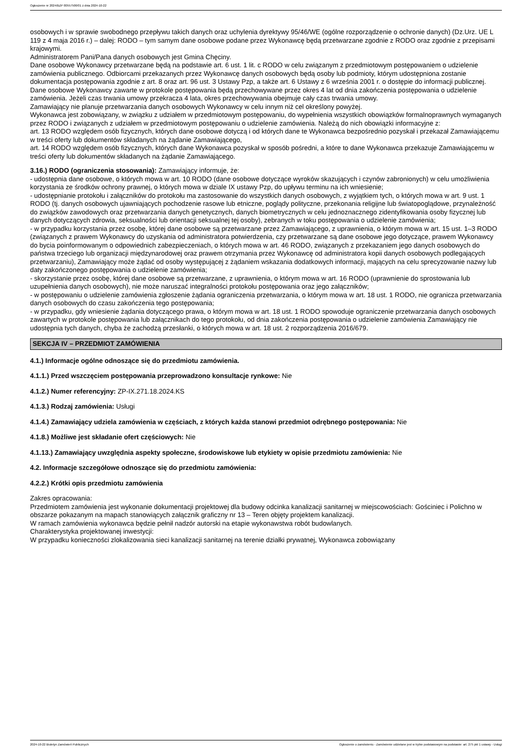Ogłoszenie nr 2024/BZP 00557506/01 z dnia 2024-10-22
osobowych i w sprawie swobodnego przepływu takich danych oraz uchylenia dyrektywy 95/46/WE (ogólne rozporządzenie o ochronie danych) (Dz.Urz. UE L 119 z 4 maja 2016 r.) – dalej: RODO – tym samym dane osobowe podane przez Wykonawcę będą przetwarzane zgodnie z RODO oraz zgodnie z przepisami krajowymi.
Administratorem Pani/Pana danych osobowych jest Gmina Chęciny.
Dane osobowe Wykonawcy przetwarzane będą na podstawie art. 6 ust. 1 lit. c RODO w celu związanym z przedmiotowym postępowaniem o udzielenie zamówienia publicznego. Odbiorcami przekazanych przez Wykonawcę danych osobowych będą osoby lub podmioty, którym udostępniona zostanie dokumentacja postępowania zgodnie z art. 8 oraz art. 96 ust. 3 Ustawy Pzp, a także art. 6 Ustawy z 6 września 2001 r. o dostępie do informacji publicznej.
Dane osobowe Wykonawcy zawarte w protokole postępowania będą przechowywane przez okres 4 lat od dnia zakończenia postępowania o udzielenie zamówienia. Jeżeli czas trwania umowy przekracza 4 lata, okres przechowywania obejmuje cały czas trwania umowy.
Zamawiający nie planuje przetwarzania danych osobowych Wykonawcy w celu innym niż cel określony powyżej.
Wykonawca jest zobowiązany, w związku z udziałem w przedmiotowym postępowaniu, do wypełnienia wszystkich obowiązków formalnoprawnych wymaganych przez RODO i związanych z udziałem w przedmiotowym postępowaniu o udzielenie zamówienia. Należą do nich obowiązki informacyjne z:
art. 13 RODO względem osób fizycznych, których dane osobowe dotyczą i od których dane te Wykonawca bezpośrednio pozyskał i przekazał Zamawiającemu w treści oferty lub dokumentów składanych na żądanie Zamawiającego,
art. 14 RODO względem osób fizycznych, których dane Wykonawca pozyskał w sposób pośredni, a które to dane Wykonawca przekazuje Zamawiającemu w treści oferty lub dokumentów składanych na żądanie Zamawiającego.
3.16.) RODO (ograniczenia stosowania): Zamawiający informuje, że:
- udostępnia dane osobowe, o których mowa w art. 10 RODO (dane osobowe dotyczące wyroków skazujących i czynów zabronionych) w celu umożliwienia korzystania ze środków ochrony prawnej, o których mowa w dziale IX ustawy Pzp, do upływu terminu na ich wniesienie;
- udostępnianie protokołu i załączników do protokołu ma zastosowanie do wszystkich danych osobowych, z wyjątkiem tych, o których mowa w art. 9 ust. 1 RODO (tj. danych osobowych ujawniających pochodzenie rasowe lub etniczne, poglądy polityczne, przekonania religijne lub światopoglądowe, przynależność do związków zawodowych oraz przetwarzania danych genetycznych, danych biometrycznych w celu jednoznacznego zidentyfikowania osoby fizycznej lub danych dotyczących zdrowia, seksualności lub orientacji seksualnej tej osoby), zebranych w toku postępowania o udzielenie zamówienia;
- w przypadku korzystania przez osobę, której dane osobowe są przetwarzane przez Zamawiającego, z uprawnienia, o którym mowa w art. 15 ust. 1–3 RODO (związanych z prawem Wykonawcy do uzyskania od administratora potwierdzenia, czy przetwarzane są dane osobowe jego dotyczące, prawem Wykonawcy do bycia poinformowanym o odpowiednich zabezpieczeniach, o których mowa w art. 46 RODO, związanych z przekazaniem jego danych osobowych do państwa trzeciego lub organizacji międzynarodowej oraz prawem otrzymania przez Wykonawcę od administratora kopii danych osobowych podlegających przetwarzaniu), Zamawiający może żądać od osoby występującej z żądaniem wskazania dodatkowych informacji, mających na celu sprecyzowanie nazwy lub daty zakończonego postępowania o udzielenie zamówienia;
- skorzystanie przez osobę, której dane osobowe są przetwarzane, z uprawnienia, o którym mowa w art. 16 RODO (uprawnienie do sprostowania lub uzupełnienia danych osobowych), nie może naruszać integralności protokołu postępowania oraz jego załączników;
- w postępowaniu o udzielenie zamówienia zgłoszenie żądania ograniczenia przetwarzania, o którym mowa w art. 18 ust. 1 RODO, nie ogranicza przetwarzania danych osobowych do czasu zakończenia tego postępowania;
- w przypadku, gdy wniesienie żądania dotyczącego prawa, o którym mowa w art. 18 ust. 1 RODO spowoduje ograniczenie przetwarzania danych osobowych zawartych w protokole postępowania lub załącznikach do tego protokołu, od dnia zakończenia postępowania o udzielenie zamówienia Zamawiający nie udostępnia tych danych, chyba że zachodzą przesłanki, o których mowa w art. 18 ust. 2 rozporządzenia 2016/679.
SEKCJA IV – PRZEDMIOT ZAMÓWIENIA
4.1.) Informacje ogólne odnoszące się do przedmiotu zamówienia.
4.1.1.) Przed wszczęciem postępowania przeprowadzono konsultacje rynkowe: Nie
4.1.2.) Numer referencyjny: ZP-IX.271.18.2024.KS
4.1.3.) Rodzaj zamówienia: Usługi
4.1.4.) Zamawiający udziela zamówienia w częściach, z których każda stanowi przedmiot odrębnego postępowania: Nie
4.1.8.) Możliwe jest składanie ofert częściowych: Nie
4.1.13.) Zamawiający uwzględnia aspekty społeczne, środowiskowe lub etykiety w opisie przedmiotu zamówienia: Nie
4.2. Informacje szczegółowe odnoszące się do przedmiotu zamówienia:
4.2.2.) Krótki opis przedmiotu zamówienia
Zakres opracowania:
Przedmiotem zamówienia jest wykonanie dokumentacji projektowej dla budowy odcinka kanalizacji sanitarnej w miejscowościach: Gościniec i Polichno w obszarze pokazanym na mapach stanowiących załącznik graficzny nr 13 – Teren objęty projektem kanalizacji.
W ramach zamówienia wykonawca będzie pełnił nadzór autorski na etapie wykonawstwa robót budowlanych.
Charakterystyka projektowanej inwestycji:
W przypadku konieczności zlokalizowania sieci kanalizacji sanitarnej na terenie działki prywatnej, Wykonawca zobowiązany
2024-10-22 Biuletyn Zamówień Publicznych Ogłoszenie o zamówieniu - Zamówienie udzielane jest w trybie podstawowym na podstawie: art. 275 pkt 1 ustawy - Usługi